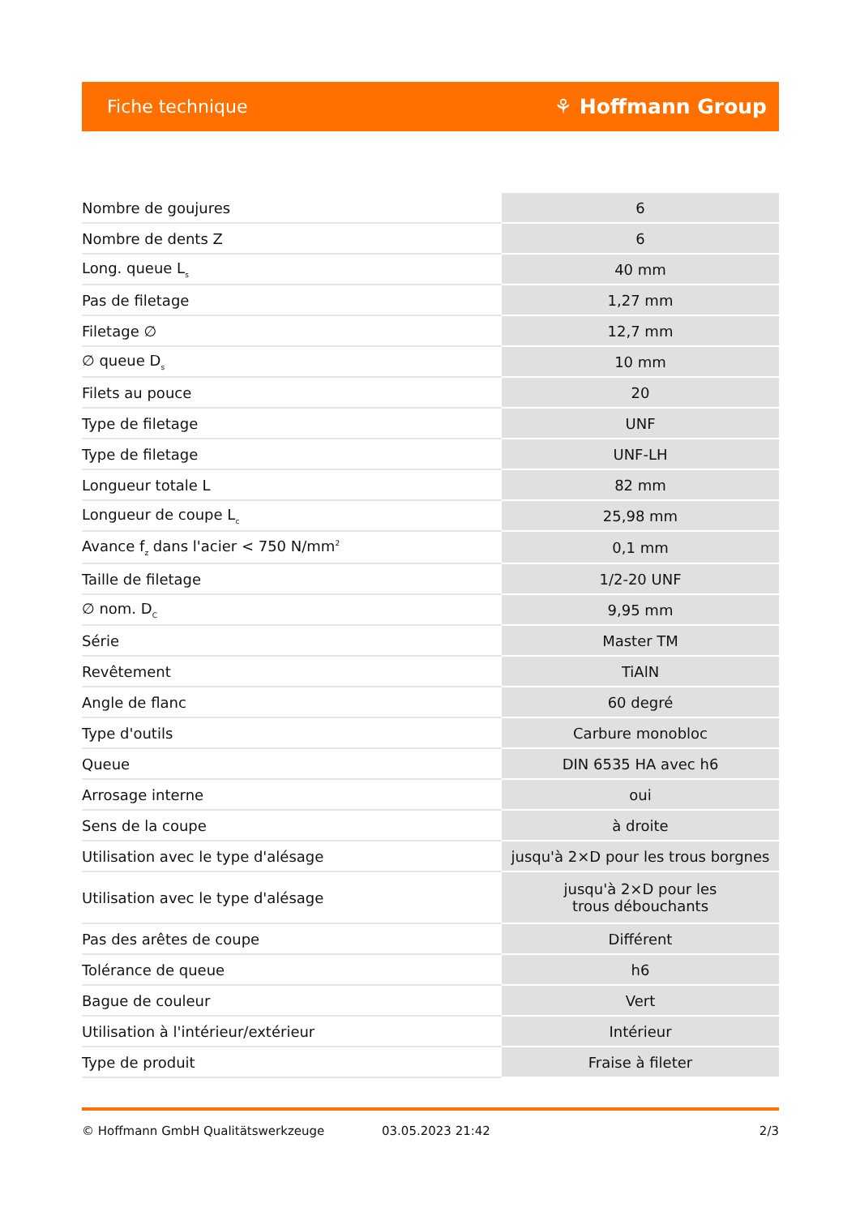Fiche technique ⚘ Hoffmann Group
| Nombre de goujures | 6 |
| Nombre de dents Z | 6 |
| Long. queue L<sub>s</sub> | 40 mm |
| Pas de filetage | 1,27 mm |
| Filetage ∅ | 12,7 mm |
| ∅ queue D<sub>s</sub> | 10 mm |
| Filets au pouce | 20 |
| Type de filetage | UNF |
| Type de filetage | UNF-LH |
| Longueur totale L | 82 mm |
| Longueur de coupe L<sub>c</sub> | 25,98 mm |
| Avance f<sub>z</sub> dans l'acier < 750 N/mm<sup>2</sup> | 0,1 mm |
| Taille de filetage | 1/2-20 UNF |
| ∅ nom. D<sub>C</sub> | 9,95 mm |
| Série | Master TM |
| Revêtement | TiAlN |
| Angle de flanc | 60 degré |
| Type d'outils | Carbure monobloc |
| Queue | DIN 6535 HA avec h6 |
| Arrosage interne | oui |
| Sens de la coupe | à droite |
| Utilisation avec le type d'alésage | jusqu'à 2×D pour les trous borgnes |
| Utilisation avec le type d'alésage | jusqu'à 2×D pour les trous débouchants |
| Pas des arêtes de coupe | Différent |
| Tolérance de queue | h6 |
| Bague de couleur | Vert |
| Utilisation à l'intérieur/extérieur | Intérieur |
| Type de produit | Fraise à fileter |
© Hoffmann GmbH Qualitätswerkzeuge 03.05.2023 21:42 2/3